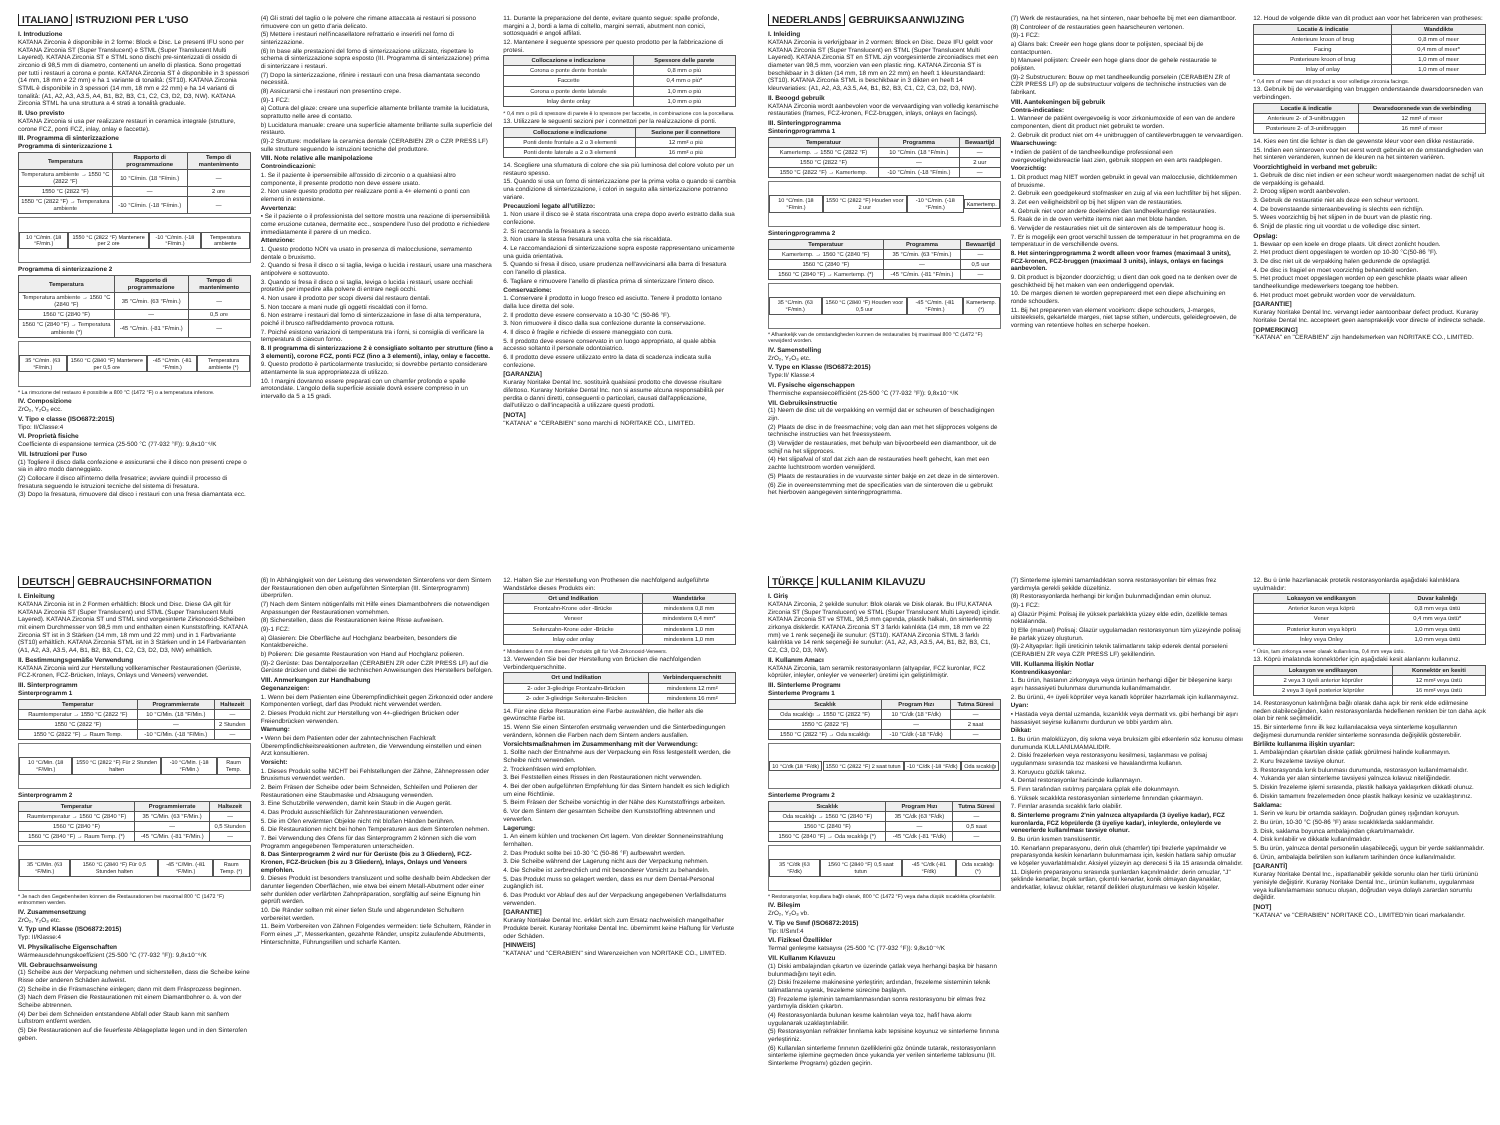ITALIANO ISTRUZIONI PER L'USO
I. Introduzione
KATANA Zirconia è disponibile in 2 forme: Block e Disc. Le presenti IFU sono per KATANA Zirconia ST (Super Translucent) e STML (Super Translucent Multi Layered). KATANA Zirconia ST e STML sono dischi pre-sinterizzati di ossido di zirconio di 98,5 mm di diametro, contenenti un anello di plastica. Sono progettati per tutti i restauri a corona e ponte. KATANA Zirconia ST è disponibile in 3 spessori (14 mm, 18 mm e 22 mm) e ha 1 variante di tonalità: (ST10). KATANA Zirconia STML è disponibile in 3 spessori (14 mm, 18 mm e 22 mm) e ha 14 varianti di tonalità: (A1, A2, A3, A3.5, A4, B1, B2, B3, C1, C2, C3, D2, D3, NW). KATANA Zirconia STML ha una struttura a 4 strati a tonalità graduale.
II. Uso previsto
KATANA Zirconia si usa per realizzare restauri in ceramica integrale (strutture, corone FCZ, ponti FCZ, inlay, onlay e faccette).
III. Programma di sinterizzazione
Programma di sinterizzazione 1
| Temperatura | Rapporto di programmazione | Tempo di mantenimento |
| --- | --- | --- |
| Temperatura ambiente → 1550 °C (2822 °F) | 10 °C/min. (18 °F/min.) | — |
| 1550 °C (2822 °F) | — | 2 ore |
| 1550 °C (2822 °F) → Temperatura ambiente | -10 °C/min. (-18 °F/min.) | — |
10 °C/min. (18 °F/min.)
1550 °C (2822 °F) Mantenere per 2 ore
-10 °C/min. (-18 °F/min.) Temperatura ambiente
Programma di sinterizzazione 2
| Temperatura | Rapporto di programmazione | Tempo di mantenimento |
| --- | --- | --- |
| Temperatura ambiente → 1560 °C (2840 °F) | 35 °C/min. (63 °F/min.) | — |
| 1560 °C (2840 °F) | — | 0,5 ore |
| 1560 °C (2840 °F) → Temperatura ambiente (*) | -45 °C/min. (-81 °F/min.) | — |
35 °C/min. (63 °F/min.)
1560 °C (2840 °F) Mantenere per 0,5 ore
-45 °C/min. (-81 °F/min.) Temperatura ambiente (*)
* La rimozione del restauro è possibile a 800 °C (1472 °F) o a temperatura inferiore.
IV. Composizione
ZrO₂, Y₂O₃ ecc.
V. Tipo e classe (ISO6872:2015)
Tipo: II/Classe:4
VI. Proprietà fisiche
Coefficiente di espansione termica (25-500 °C (77-932 °F)): 9,8x10⁻⁶/K
VII. Istruzioni per l'uso
(1) Togliere il disco dalla confezione e assicurarsi che il disco non presenti crepe o sia in altro modo danneggiato.
(2) Collocare il disco all'interno della fresatrice; avviare quindi il processo di fresatura seguendo le istruzioni tecniche del sistema di fresatura.
(3) Dopo la fresatura, rimuovere dal disco i restauri con una fresa diamantata ecc.
(4) Gli strati del taglio o le polvere che rimane attaccata ai restauri si possono rimuovere con un getto d'aria delicato.
(5) Mettere i restauri nell'incasellatore refrattario e inserirli nel forno di sinterizzazione.
(6) In base alle prestazioni del forno di sinterizzazione utilizzato, rispettare lo schema di sinterizzazione sopra esposto (III. Programma di sinterizzazione) prima di sinterizzare i restauri.
(7) Dopo la sinterizzazione, rifinire i restauri con una fresa diamantata secondo necessità.
(8) Assicurarsi che i restauri non presentino crepe.
(9)-1 FCZ:
a) Cottura del glaze: creare una superficie altamente brillante tramite la lucidatura, soprattutto nelle aree di contatto.
b) Lucidatura manuale: creare una superficie altamente brillante sulla superficie del restauro.
(9)-2 Strutture: modellare la ceramica dentale (CERABIEN ZR o CZR PRESS LF) sulle strutture seguendo le istruzioni tecniche del produttore.
VIII. Note relative alle manipolazione
Controindicazioni:
1. Se il paziente è ipersensibile all'ossido di zirconio o a qualsiasi altro componente, il presente prodotto non deve essere usato.
2. Non usare questo prodotto per realizzare ponti a 4+ elementi o ponti con elementi in estensione.
Avvertenza:
• Se il paziente o il professionista del settore mostra una reazione di ipersensibilità come eruzione cutanea, dermatite ecc., sospendere l'uso del prodotto e richiedere immediatamente il parere di un medico.
Attenzione:
1. Questo prodotto NON va usato in presenza di malocclusione, serramento dentale o bruxismo.
2. Quando si fresa il disco o si taglia, levigа o lucida i restauri, usare una maschera antipolvere e sottovuoto.
3. Quando si fresa il disco o si taglia, levigа o lucida i restauri, usare occhiali protettivi per impedire alla polvere di entrare negli occhi.
4. Non usare il prodotto per scopi diversi dal restauro dentali.
5. Non toccare a mani nude gli oggetti riscaldati con il forno.
6. Non estrarre i restauri dal forno di sinterizzazione in fase di alta temperatura, poiché il brusco raffreddamento provoca rottura.
7. Poiché esistono variazioni di temperatura tra i forni, si consiglia di verificare la temperatura di ciascun forno.
8. Il programma di sinterizzazione 2 è consigliato soltanto per strutture (fino a 3 elementi), corone FCZ, ponti FCZ (fino a 3 elementi), inlay, onlay e faccette.
9. Questo prodotto è particolarmente traslucido; si dovrebbe pertanto considerare attentamente la sua appropriatezza di utilizzo.
10. I margini dovranno essere preparati con un chamfer profondo e spalle arrotondate. L'angolo della superficie assiale dovrà essere compreso in un intervallo da 5 a 15 gradi.
11. Durante la preparazione del dente, evitare quanto segue: spalle profonde, margini a J, bordi a lama di coltello, margini serrati, abutment non conici, sottosquadri e angoli affilati.
12. Mantenere il seguente spessore per questo prodotto per la fabbricazione di protesi.
| Collocazione e indicazione | Spessore delle parete |
| --- | --- |
| Corona o ponte dente frontale | 0,8 mm o più |
| Faccette | 0,4 mm o più* |
| Corona o ponte dente laterale | 1,0 mm o più |
| Inlay dente onlay | 1,0 mm o più |
* 0,4 mm o più di spessore di parete è lo spessore per faccette, in combinazione con la porcellana.
13. Utilizzare le seguenti sezioni per i connettori per la realizzazione di ponti.
| Collocazione e indicazione | Sezione per il connettore |
| --- | --- |
| Ponti dente frontale a 2 o 3 elementi | 12 mm² o più |
| Ponti dente laterale a 2 o 3 elementi | 16 mm² o più |
14. Scegliere una sfumatura di colore che sia più luminosa del colore voluto per un restauro spesso.
15. Quando si usa un forno di sinterizzazione per la prima volta o quando si cambia una condizione di sinterizzazione, i colori in seguito alla sinterizzazione potranno variare.
Precauzioni legate all'utilizzo:
1. Non usare il disco se è stata riscontrata una crepa dopo averlo estratto dalla sua confezione.
2. Si raccomanda la fresatura a secco.
3. Non usare la stessa fresatura una volta che sia riscaldata.
4. Le raccomandazioni di sinterizzazione sopra esposte rappresentano unicamente una guida orientativa.
5. Quando si fresa il disco, usare prudenza nell'avvicinarsi alla barra di fresatura con l'anello di plastica.
6. Tagliare e rimuovere l'anello di plastica prima di sinterizzare l'intero disco.
Conservazione:
1. Conservare il prodotto in luogo fresco ed asciutto. Tenere il prodotto lontano dalla luce diretta del sole.
2. Il prodotto deve essere conservato a 10-30 °C (50-86 °F).
3. Non rimuovere il disco dalla sua confezione durante la conservazione.
4. Il disco è fragile e richiede di essere maneggiato con cura.
5. Il prodotto deve essere conservato in un luogo appropriato, al quale abbia accesso soltanto il personale odontoiatrico.
6. Il prodotto deve essere utilizzato entro la data di scadenza indicata sulla confezione.
[GARANZIA]
Kuraray Noritake Dental Inc. sostituirà qualsiasi prodotto che dovesse risultare difettoso. Kuraray Noritake Dental Inc. non si assume alcuna responsabilità per perdita o danni diretti, conseguenti o particolari, causati dall'applicazione, dall'utilizzo o dall'incapacità a utilizzare questi prodotti.
[NOTA]
"KATANA" e "CERABIEN" sono marchi di NORITAKE CO., LIMITED.
NEDERLANDS GEBRUIKSAANWIJZING
I. Inleiding
KATANA Zirconia is verkrijgbaar in 2 vormen: Block en Disc. Deze IFU geldt voor KATANA Zirconia ST (Super Translucent) en STML (Super Translucent Multi Layered). KATANA Zirconia ST en STML zijn voorgesinterde zirconiadiscs met een diameter van 98,5 mm, voorzien van een plastic ring. KATANA Zirconia ST is beschikbaar in 3 dikten (14 mm, 18 mm en 22 mm) en heeft 1 kleurstandaard: (ST10). KATANA Zirconia STML is beschikbaar in 3 dikten en heeft 14 kleurvariaties: (A1, A2, A3, A3.5, A4, B1, B2, B3, C1, C2, C3, D2, D3, NW).
II. Beoogd gebruik
KATANA Zirconia wordt aanbevolen voor de vervaardiging van volledig keramische restauraties (frames, FCZ-kronen, FCZ-bruggen, inlays, onlays en facings).
III. Sinteringprogramma
Sinteringprogramma 1
| Temperatuur | Programma | Bewaartijd |
| --- | --- | --- |
| Kamertemp. → 1550 °C (2822 °F) | 10 °C/min. (18 °F/min.) | — |
| 1550 °C (2822 °F) | — | 2 uur |
| 1550 °C (2822 °F) → Kamertemp. | -10 °C/min. (-18 °F/min.) | — |
10 °C/min. (18 °F/min.)
1550 °C (2822 °F) Houden voor 2 uur
-10 °C/min. (-18 °F/min.) Kamertemp.
Sinteringprogramma 2
| Temperatuur | Programma | Bewaartijd |
| --- | --- | --- |
| Kamertemp. → 1560 °C (2840 °F) | 35 °C/min. (63 °F/min.) | — |
| 1560 °C (2840 °F) | — | 0,5 uur |
| 1560 °C (2840 °F) → Kamertemp. (*) | -45 °C/min. (-81 °F/min.) | — |
35 °C/min. (63 °F/min.)
1560 °C (2840 °F) Houden voor 0,5 uur
-45 °C/min. (-81 °F/min.) Kamertemp. (*)
* Afhankelijk van de omstandigheden kunnen de restauraties bij maximaal 800 °C (1472 °F) verwijderd worden.
IV. Samenstelling
ZrO₂, Y₂O₃ etc.
V. Type en Klasse (ISO6872:2015)
Type:II/ Klasse:4
VI. Fysische eigenschappen
Thermische expansiecoëfficiënt (25-500 °C (77-932 °F)): 9,8x10⁻⁶/K
VII. Gebruiksinstructie
(1) Neem de disc uit de verpakking en vermijd dat er scheuren of beschadigingen zijn.
(2) Plaats de disc in de freesmachine; volg dan aan met het slijpproces volgens de technische instructies van het freessysteem.
(3) Verwijder de restauraties, met behulp van bijvoorbeeld een diamantboor, uit de schijf na het slijpproces.
(4) Het slijpafval of stof dat zich aan de restauraties heeft gehecht, kan met een zachte luchtstroom worden verwijderd.
(5) Plaats de restauraties in de vuurvaste sinter bakje en zet deze in de sinteroven.
(6) Zie in overeenstemming met de specificaties van de sinteroven die u gebruikt het hierboven aangegeven sinteringprogramma.
(7) Werk de restauraties, na het sinteren, naar behoefte bij met een diamantboor.
(8) Controleer of de restauraties geen haarscheuren vertonen.
(9)-1 FCZ:
a) Glans bak: Creeër een hoge glans door te polijsten, speciaal bij de contactpunten.
b) Manueel polijsten: Creeër een hoge glans door de gehele restauratie te polijsten.
(9)-2 Substructuren: Bouw op met tandheelkundig porselein (CERABIEN ZR of CZR PRESS LF) op de substructuur volgens de technische instructies van de fabrikant.
VIII. Aantekeningen bij gebruik
Contra-indicaties:
1. Wanneer de patiënt overgevoelig is voor zirkoniumoxide of een van de andere componenten, dient dit product niet gebruikt te worden.
2. Gebruik dit product niet om 4+ unitbruggen of cantileverbruggen te vervaardigen.
Waarschuwing:
• Indien de patiënt of de tandheelkundige professional een overgevoeligheidsreactie laat zien, gebruik stoppen en een arts raadplegen.
Voorzichtig:
1. Dit product mag NIET worden gebruikt in geval van malocclusie, dichtklemmen of bruxisme.
2. Gebruik een goedgekeurd stofmasker en zuig af via een luchtfilter bij het slijpen.
3. Zet een veiligheidsbril op bij het slijpen van de restauraties.
4. Gebruik niet voor andere doeleinden dan tandheelkundige restauraties.
5. Raak de in de oven verhitte items niet aan met blote handen.
6. Verwijder de restauraties niet uit de sinteroven als de temperatuur hoog is.
7. Er is mogelijk een groot verschil tussen de temperatuur in het programma en de temperatuur in de verschillende ovens.
8. Het sinteringprogramma 2 wordt alleen voor frames (maximaal 3 units), FCZ-kronen, FCZ-bruggen (maximaal 3 units), inlays, onlays en facings aanbevolen.
9. Dit product is bijzonder doorzichtig; u dient dan ook goed na te denken over de geschiktheid bij het maken van een onderliggend opervlak.
10. De marges dienen te worden geprepareerd met een diepe afschuining en ronde schouders.
11. Bij het prepareren van element vooirkom: diepe schouders, J-marges, uitsteeksels, gekartelde marges, niet tapse stiften, undercuts, geleidegroeven, de vorming van retentieve holtes en scherpe hoeken.
12. Houd de volgende dikte van dit product aan voor het fabriceren van protheses:
| Locatie & indicatie | Wanddikte |
| --- | --- |
| Anterieure kroon of brug | 0,8 mm of meer |
| Facing | 0,4 mm of meer* |
| Posterieure kroon of brug | 1,0 mm of meer |
| Inlay of onlay | 1,0 mm of meer |
* 0,4 mm of meer van dit product is voor volledige zirconia facings.
13. Gebruik bij de vervaardiging van bruggen onderstaande dwarsdoorsneden van verbindingen.
| Locatie & indicatie | Dwarsdoorsnede van de verbinding |
| --- | --- |
| Anterieure 2- of 3-unitbruggen | 12 mm² of meer |
| Posterieure 2- of 3-unitbruggen | 16 mm² of meer |
14. Kies een tint die lichter is dan de gewenste kleur voor een dikke restauratie.
15. Indien een sinteroven voor het eerst wordt gebruikt en de omstandigheden van het sinteren veranderen, kunnen de kleuren na het sinteren variëren.
Voorzichtigheid in verband met gebruik:
1. Gebruik de disc niet indien er een scheur wordt waargenomen nadat de schijf uit de verpakking is gehaald.
2. Droog slijpen wordt aanbevolen.
3. Gebruik de restauratie niet als deze een scheur vertoont.
4. De bovenstaande sinteraanbeveling is slechts een richtlijn.
5. Wees voorzichtig bij het slijpen in de buurt van de plastic ring.
6. Snijd de plastic ring uit voordat u de volledige disc sintert.
Opslag:
1. Bewaar op een koele en droge plaats. Uit direct zonlicht houden.
2. Het product dient opgeslagen te worden op 10-30 °C(50-86 °F).
3. De disc niet uit de verpakking halen gedurende de opslagtijd.
4. De disc is fragiel en moet voorzichtig behandeld worden.
5. Het product moet opgeslagen worden op een geschikte plaats waar alleen tandheelkundige medewerkers toegang toe hebben.
6. Het product moet gebruikt worden voor de vervaldatum.
[GARANTIE]
Kuraray Noritake Dental Inc. vervangt ieder aantoonbaar defect product. Kuraray Noritake Dental Inc. accepteert geen aansprakelijk voor directe of indirecte schade.
[OPMERKING]
"KATANA" en "CERABIEN" zijn handelsmerken van NORITAKE CO., LIMITED.
DEUTSCH GEBRAUCHSINFORMATION
I. Einleitung
KATANA Zirconia ist in 2 Formen erhältlich: Block und Disc. Diese GA gilt für KATANA Zirconia ST (Super Translucent) und STML (Super Translucent Multi Layered). KATANA Zirconia ST und STML sind vorgesinterte Zirkonoxid-Scheiben mit einem Durchmesser von 98,5 mm und enthalten einen Kunststoffring. KATANA Zirconia ST ist in 3 Stärken (14 mm, 18 mm und 22 mm) und in 1 Farbvariante (ST10) erhältlich. KATANA Zirconia STML ist in 3 Stärken und in 14 Farbvarianten (A1, A2, A3, A3.5, A4, B1, B2, B3, C1, C2, C3, D2, D3, NW) erhältlich.
II. Bestimmungsgemäße Verwendung
KATANA Zirconia wird zur Herstellung vollkeramischer Restaurationen (Gerüste, FCZ-Kronen, FCZ-Brücken, Inlays, Onlays und Veneers) verwendet.
III. Sinterprogramm
Sinterprogramm 1
| Temperatur | Programmierrate | Haltezeit |
| --- | --- | --- |
| Raumtemperatur → 1550 °C (2822 °F) | 10 °C/Min. (18 °F/Min.) | — |
| 1550 °C (2822 °F) | — | 2 Stunden |
| 1550 °C (2822 °F) → Raum Temp. | -10 °C/Min. (-18 °F/Min.) | — |
10 °C/Min. (18 °F/Min.)
1550 °C (2822 °F) Für 2 Stunden halten
-10 °C/Min. (-18 °F/Min.) Raum Temp.
Sinterprogramm 2
| Temperatur | Programmierrate | Haltezeit |
| --- | --- | --- |
| Raumtemperatur → 1560 °C (2840 °F) | 35 °C/Min. (63 °F/Min.) | — |
| 1560 °C (2840 °F) | — | 0,5 Stunden |
| 1560 °C (2840 °F) → Raum Temp. (*) | -45 °C/Min. (-81 °F/Min.) | — |
35 °C/Min. (63 °F/Min.)
1560 °C (2840 °F) Für 0,5 Stunden halten
-45 °C/Min. (-81 °F/Min.) Raum Temp. (*)
* Je nach den Gegebenheiten können die Restaurationen bei maximal 800 °C (1472 °F) entnommen werden.
IV. Zusammensetzung
ZrO₂, Y₂O₃ etc.
V. Typ und Klasse (ISO6872:2015)
Typ: II/Klasse:4
VI. Physikalische Eigenschaften
Wärmeausdehnungskoeffizient (25-500 °C (77-932 °F)): 9,8x10⁻⁶/K
VII. Gebrauchsanweisung
(1) Scheibe aus der Verpackung nehmen und sicherstellen, dass die Scheibe keine Risse oder anderen Schäden aufweist.
(2) Scheibe in die Fräsmaschine einlegen; dann mit dem Fräsprozess beginnen.
(3) Nach dem Fräsen die Restaurationen mit einem Diamantbohrer o. ä. von der Scheibe abtrennen.
(4) Der bei dem Schneiden entstandene Abfall oder Staub kann mit sanftem Luftstrom entfernt werden.
(5) Die Restaurationen auf die feuerfeste Ablageplatte legen und in den Sinterofen geben.
(6) In Abhängigkeit von der Leistung des verwendeten Sinterofens vor dem Sintern der Restaurationen den oben aufgeführten Sinterplan (III. Sinterprogramm) überprüfen.
(7) Nach dem Sintern nötigenfalls mit Hilfe eines Diamantbohrers die notwendigen Anpassungen der Restaurationen vornehmen.
(8) Sicherstellen, dass die Restaurationen keine Risse aufweisen.
(9)-1 FCZ:
a) Glasieren: Die Oberfläche auf Hochglanz bearbeiten, besonders die Kontaktbereiche.
b) Polieren: Die gesamte Restauration von Hand auf Hochglanz polieren.
(9)-2 Gerüste: Das Dentalporzellan (CERABIEN ZR oder CZR PRESS LF) auf die Gerüste drücken und dabei die technischen Anweisungen des Herstellers befolgen.
VIII. Anmerkungen zur Handhabung
Gegenanzeigen:
1. Wenn bei dem Patienten eine Überempfindlichkeit gegen Zirkonoxid oder andere Komponenten vorliegt, darf das Produkt nicht verwendet werden.
2. Dieses Produkt nicht zur Herstellung von 4+-gliedrigen Brücken oder Freiendbrücken verwenden.
Warnung:
• Wenn bei dem Patienten oder der zahntechnischen Fachkraft Überempfindlichkeitsreaktionen auftreten, die Verwendung einstellen und einen Arzt konsultieren.
Vorsicht:
1. Dieses Produkt sollte NICHT bei Fehlstellungen der Zähne, Zähnepressen oder Bruxismus verwendet werden.
2. Beim Fräsen der Scheibe oder beim Schneiden, Schleifen und Polieren der Restaurationen eine Staubmaske und Absaugung verwenden.
3. Eine Schutzbrille verwenden, damit kein Staub in die Augen gerät.
4. Das Produkt ausschließlich für Zahnrestaurationen verwenden.
5. Die im Ofen erwärmten Objekte nicht mit bloßen Händen berühren.
6. Die Restaurationen nicht bei hohen Temperaturen aus dem Sinterofen nehmen.
7. Bei Verwendung des Ofens für das Sinterprogramm 2 können sich die vom Programm angegebenen Temperaturen unterscheiden.
8. Das Sinterprogramm 2 wird nur für Gerüste (bis zu 3 Gliedern), FCZ-Kronen, FCZ-Brücken (bis zu 3 Gliedern), Inlays, Onlays und Veneers empfohlen.
9. Dieses Produkt ist besonders transluzent und sollte deshalb beim Abdecken der darunter liegenden Oberflächen, wie etwa bei einem Metall-Abutment oder einer sehr dunklen oder verfärbten Zahnpräparation, sorgfältig auf seine Eignung hin geprüft werden.
10. Die Ränder sollten mit einer tiefen Stufe und abgerundeten Schultern vorbereitet werden.
11. Beim Vorbereiten von Zähnen Folgendes vermeiden: tiefe Schultern, Ränder in Form eines „J", Messerkanten, gezahnte Ränder, unspitz zulaufende Abutments, Hinterschnitte, Führungsrillen und scharfe Kanten.
12. Halten Sie zur Herstellung von Prothesen die nachfolgend aufgeführte Wandstärke dieses Produkts ein:
| Ort und Indikation | Wandstärke |
| --- | --- |
| Frontzahn-Krone oder -Brücke | mindestens 0,8 mm |
| Veneer | mindestens 0,4 mm* |
| Seitenzahn-Krone oder -Brücke | mindestens 1,0 mm |
| Inlay oder onlay | mindestens 1,0 mm |
* Mindestens 0,4 mm dieses Produkts gilt für Voll-Zirkonoxid-Veneers.
13. Verwenden Sie bei der Herstellung von Brücken die nachfolgenden Verbinderquerschnitte.
| Ort und Indikation | Verbinderquerschnitt |
| --- | --- |
| 2- oder 3-gliedrige Frontzahn-Brücken | mindestens 12 mm² |
| 2- oder 3-gliedrige Seitenzahn-Brücken | mindestens 16 mm² |
14. Für eine dicke Restauration eine Farbe auswählen, die heller als die gewünschte Farbe ist.
15. Wenn Sie einen Sinterofen erstmalig verwenden und die Sinterbedingungen verändern, können die Farben nach dem Sintern anders ausfallen.
Vorsichtsmaßnahmen im Zusammenhang mit der Verwendung:
1. Sollte nach der Entnahme aus der Verpackung ein Riss festgestellt werden, die Scheibe nicht verwenden.
2. Trockenfräsen wird empfohlen.
3. Bei Feststellen eines Risses in den Restaurationen nicht verwenden.
4. Bei der oben aufgeführten Empfehlung für das Sintern handelt es sich lediglich um eine Richtlinie.
5. Beim Fräsen der Scheibe vorsichtig in der Nähe des Kunststoffrings arbeiten.
6. Vor dem Sintern der gesamten Scheibe den Kunststoffring abtrennen und verwerfen.
Lagerung:
1. An einem kühlen und trockenen Ort lagern. Von direkter Sonneneinstrahlung fernhalten.
2. Das Produkt sollte bei 10-30 °C (50-86 °F) aufbewahrt werden.
3. Die Scheibe während der Lagerung nicht aus der Verpackung nehmen.
4. Die Scheibe ist zerbrechlich und mit besonderer Vorsicht zu behandeln.
5. Das Produkt muss so gelagert werden, dass es nur dem Dental-Personal zugänglich ist.
6. Das Produkt vor Ablauf des auf der Verpackung angegebenen Verfallsdatums verwenden.
[GARANTIE]
Kuraray Noritake Dental Inc. erklärt sich zum Ersatz nachweislich mangelhafter Produkte bereit. Kuraray Noritake Dental Inc. übernimmt keine Haftung für Verluste oder Schäden.
[HINWEIS]
"KATANA" und "CERABIEN" sind Warenzeichen von NORITAKE CO., LIMITED.
TÜRKÇE KULLANIM KILAVUZU
I. Giriş
KATANA Zirconia, 2 şekilde sunulur: Blok olarak ve Disk olarak. Bu IFU,KATANA Zirconia ST (Super Translucent) ve STML (Super Translucent Multi Layered) içindir. KATANA Zirconia ST ve STML, 98,5 mm çapında, plastik halkalı, ön sinterlenmiş zirkonya disklerdir. KATANA Zirconia ST 3 farklı kalınlıkta (14 mm, 18 mm ve 22 mm) ve 1 renk seçeneği ile sunulur: (ST10). KATANA Zirconia STML 3 farklı kalınlıkta ve 14 renk seçeneği ile sunulur: (A1, A2, A3, A3.5, A4, B1, B2, B3, C1, C2, C3, D2, D3, NW).
II. Kullanım Amacı
KATANA Zirconia, tam seramik restorasyonların (altyapılar, FCZ kuronlar, FCZ köprüler, inleyler, onleyler ve veneerler) üretimi için geliştirilmiştir.
III. Sinterleme Programı
Sinterleme Programı 1
| Sıcaklık | Program Hızı | Tutma Süresi |
| --- | --- | --- |
| Oda sıcaklığı → 1550 °C (2822 °F) | 10 °C/dk (18 °F/dk) | — |
| 1550 °C (2822 °F) | — | 2 saat |
| 1550 °C (2822 °F) → Oda sıcaklığı | -10 °C/dk (-18 °F/dk) | — |
10 °C/dk (18 °F/dk) 1550 °C (2822 °F) 2 saat tutun -10 °C/dk (-18 °F/dk) Oda sıcaklığı
Sinterleme Programı 2
| Sıcaklık | Program Hızı | Tutma Süresi |
| --- | --- | --- |
| Oda sıcaklığı → 1560 °C (2840 °F) | 35 °C/dk (63 °F/dk) | — |
| 1560 °C (2840 °F) | — | 0,5 saat |
| 1560 °C (2840 °F) → Oda sıcaklığı (*) | -45 °C/dk (-81 °F/dk) | — |
35 °C/dk (63 °F/dk)
1560 °C (2840 °F) 0,5 saat tutun
-45 °C/dk (-81 °F/dk) Oda sıcaklığı (*)
* Restorasyonlar, koşullara bağlı olarak, 800 °C (1472 °F) veya daha düşük sıcaklıkta çıkarılabilir.
IV. Bileşim
ZrO₂, Y₂O₃ vb.
V. Tip ve Sınıf (ISO6872:2015)
Tip: II/Sınıf:4
VI. Fiziksel Özellikler
Termal genleşme katsayısı (25-500 °C (77-932 °F)): 9,8x10⁻⁶/K
VII. Kullanım Kılavuzu
(1) Diski ambalajından çıkartın ve üzerinde çatlak veya herhangi başka bir hasarın bulunmadığını teyit edin.
(2) Diski frezeleme makinesine yerleştirin; ardından, frezeleme sisteminin teknik talimatlarına uyarak, frezeleme sürecine başlayın.
(3) Frezeleme işleminin tamamlanmasından sonra restorasyonu bir elmas frez yardımıyla diskten çıkartın.
(4) Restorasyonlarda bulunan kesme kalıntıları veya toz, hafif hava akımı uygulanarak uzaklaştırılabilir.
(5) Restorasyonları refrakter fırınlama kabı tepsisine koyunuz ve sinterleme fırınına yerleştiriniz.
(6) Kullanılan sinterleme fırınının özelliklerini göz önünde tutarak, restorasyonların sinterleme işlemine geçmeden önce yukarıda yer verilen sinterleme tablosunu (III. Sinterleme Programı) gözden geçirin.
(7) Sinterleme işlemini tamamladıktan sonra restorasyonları bir elmas frez yardımıyla gerekli şekilde düzeltiniz.
(8) Restorasyonlarda herhangi bir kırığın bulunmadığından emin olunuz.
(9)-1 FCZ:
a) Glazür Pişimi: Polisaj ile yüksek parlaklıkta yüzey elde edin, özellikle temas noktalarında.
b) Elle (manuel) Polisaj: Glazür uygulamadan restorasyonun tüm yüzeyinde polisaj ile parlak yüzey oluşturun.
(9)-2 Altyapılar: İlgili üreticinin teknik talimatlarını takip ederek dental porseleni (CERABIEN ZR veya CZR PRESS LF) şekillendirin.
VIII. Kullanma İlişkin Notlar
Kontrendikasyonlar:
1. Bu ürün, hastanın zirkonyaya veya ürünün herhangi diğer bir bileşenine karşı aşırı hassasiyeti bulunması durumunda kullanılmamalıdır.
2. Bu ürünü, 4+ üyeli köprüler veya kanatlı köprüler hazırlamak için kullanmayınız.
Uyarı:
• Hastada veya dental uzmanda, kızarıklık veya dermatit vs. gibi herhangi bir aşırı hassasiyet seyirse kullanımı durdurun ve tıbbi yardım alın.
Dikkat:
1. Bu ürün maloklüzyon, diş sıkma veya bruksizm gibi etkenlerin söz konusu olması durumunda KULLANILMAMALIDIR.
2. Diski frezelerken veya restorasyonu kesilmesi, taşlanması ve polisaj uygulanması sırasında toz maskesi ve havalandırma kullanın.
3. Koruyucu gözlük takınız.
4. Dental restorasyonlar haricinde kullanmayın.
5. Fırın tarafından ısıtılmış parçalara çıplak elle dokunmayın.
6. Yüksek sıcaklıkta restorasyonları sinterleme fırınından çıkarmayın.
7. Fırınlar arasında sıcaklık farkı olabilir.
8. Sinterleme programı 2'nin yalnızca altyapılarda (3 üyeliye kadar), FCZ kuronlarda, FCZ köprülerde (3 üyeliye kadar), inleylerde, onleylerde ve veneerlerde kullanılması tavsiye olunur.
9. Bu ürün kısmen translüsenttir.
10. Kenarların preparasyonu, derin oluk (chamfer) tipi frezlerle yapılmalıdır ve preparasyonda keskin kenarların bulunmaması için, keskin hatlara sahip omuzlar ve köşeler yuvarlatılmalıdır. Aksiyel yüzeyin açı derecesi 5 ila 15 arasında olmalıdır.
11. Dişlerin preparasyonu sırasında şunlardan kaçınılmalıdır: derin omuzlar, "J" şeklinde kenarlar, bıçak sırtları, çıkıntılı kenarlar, konik olmayan dayanaklar, andırkatlar, kılavuz oluklar, retantif delikleri oluşturulması ve keskin köşeler.
12. Bu ü ünle hazırlanacak protetik restorasyonlarda aşağıdaki kalınlıklara uyulmalıdır:
| Lokasyon ve endikasyon | Duvar kalınlığı |
| --- | --- |
| Anterior kuron veya köprü | 0,8 mm veya üstü |
| Vener | 0,4 mm veya üstü* |
| Posterior kuron veya köprü | 1,0 mm veya üstü |
| İnley veya Onley | 1,0 mm veya üstü |
* Ürün, tam zirkonya vener olarak kullanılırsa, 0,4 mm veya üstü.
13. Köprü imalatında konnektörler için aşağıdaki kesit alanlarını kullanınız.
| Lokasyon ve endikasyon | Konnektör en kesiti |
| --- | --- |
| 2 veya 3 üyeli anterior köprüler | 12 mm² veya üstü |
| 2 veya 3 üyeli posterior köprüler | 16 mm² veya üstü |
14. Restorasyonun kalınlığına bağlı olarak daha açık bir renk elde edilmesine neden olabileceğinden, kalın restorasyonlarda hedeflenen renkten bir ton daha açık olan bir renk seçilmelidir.
15. Bir sinterleme fırını ilk kez kullanılacaksa veya sinterleme koşullarının değişmesi durumunda renkler sinterleme sonrasında değişiklik gösterebilir.
Birlikte kullanıma ilişkin uyarılar:
1. Ambalajından çıkartılan diskte çatlak görülmesi halinde kullanmayın.
2. Kuru frezeleme tavsiye olunur.
3. Restorasyonda kırık bulunması durumunda, restorasyon kullanılmamalıdır.
4. Yukarıda yer alan sinterleme tavsiyesi yalnızca kılavuz niteliğindedir.
5. Diskin frezeleme işlemi sırasında, plastik halkaya yaklaşırken dikkatli olunuz.
6. Diskin tamamını frezelemeden önce plastik halkayı kesiniz ve uzaklaştırınız.
Saklama:
1. Serin ve kuru bir ortamda saklayın. Doğrudan güneş ışığından koruyun.
2. Bu ürün, 10-30 °C (50-86 °F) arası sıcaklıklarda saklanmalıdır.
3. Disk, saklama boyunca ambalajından çıkartılmamalıdır.
4. Disk kırılabilir ve dikkatle kullanılmalıdır.
5. Bu ürün, yalnızca dental personelin ulaşabileceği, uygun bir yerde saklanmalıdır.
6. Ürün, ambalajda belirtilen son kullanım tarihinden önce kullanılmalıdır.
[GARANTİ]
Kuraray Noritake Dental Inc., ispatlanabilir şekilde sorunlu olan her türlü ürününü yenisiyle değiştirir. Kuraray Noritake Dental Inc., ürünün kullanımı, uygulanması veya kullanılamaması sonucu oluşan, doğrudan veya dolaylı zarardan sorumlu değildir.
[NOT]
"KATANA" ve "CERABIEN" NORITAKE CO., LIMITED'nin ticari markalarıdır.